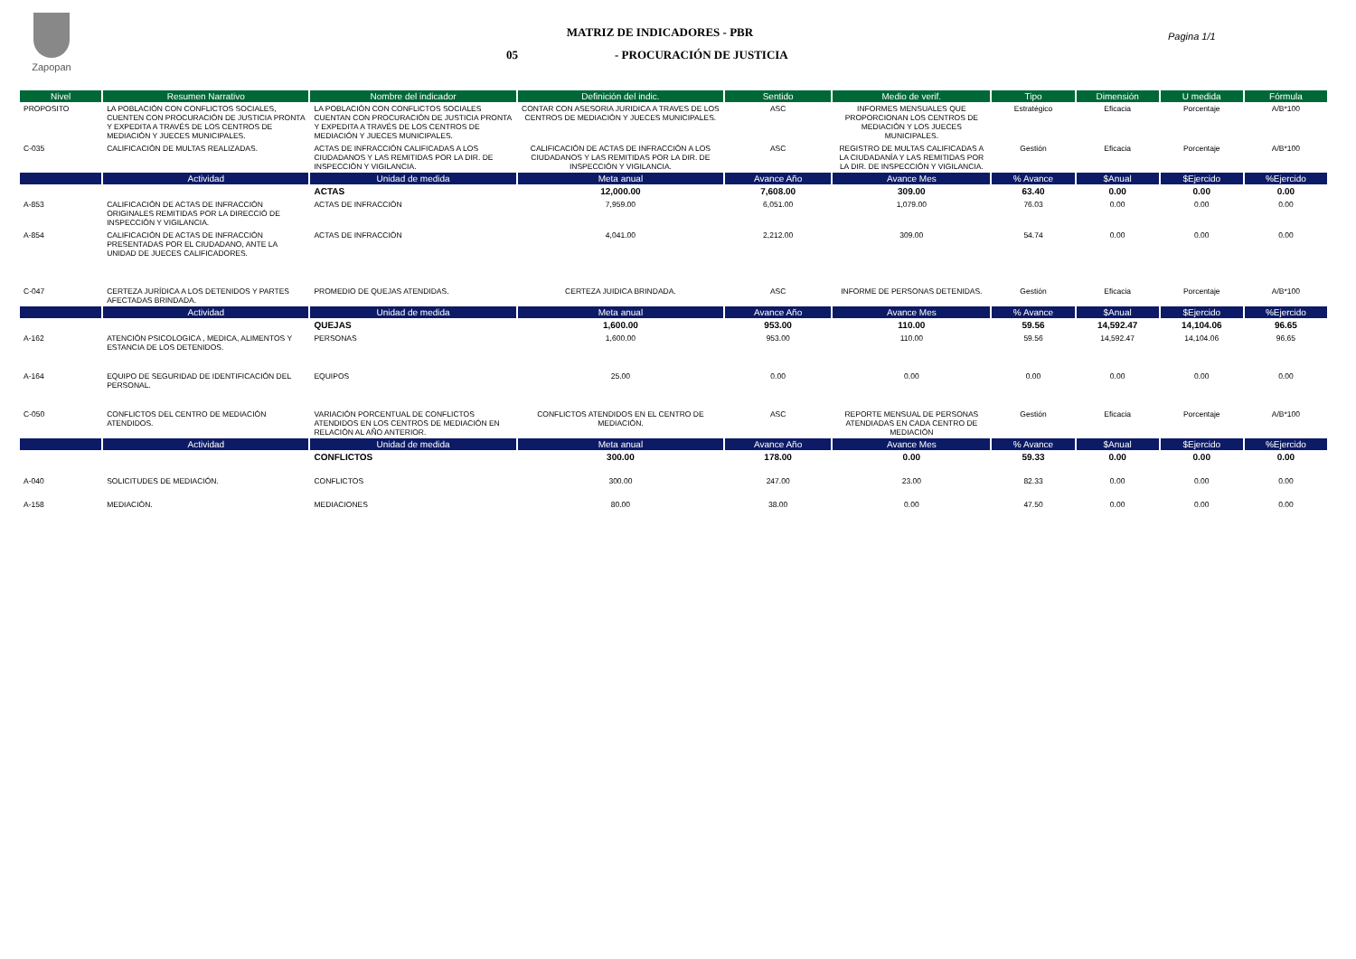Zapopan
MATRIZ DE INDICADORES - PBR
05 - PROCURACIÓN DE JUSTICIA
Pagina 1/1
| Nivel | Resumen Narrativo | Nombre del indicador | Definición del indic. | Sentido | Medio de verif. | Tipo | Dimensión | U medida | Fórmula |
| --- | --- | --- | --- | --- | --- | --- | --- | --- | --- |
| PROPOSITO | LA POBLACIÓN CON CONFLICTOS SOCIALES, CUENTEN CON PROCURACIÓN DE JUSTICIA PRONTA Y EXPEDITA A TRAVÉS DE LOS CENTROS DE MEDIACIÓN Y JUECES MUNICIPALES. | LA POBLACIÓN CON CONFLICTOS SOCIALES CUENTAN CON PROCURACIÓN DE JUSTICIA PRONTA Y EXPEDITA A TRAVÉS DE LOS CENTROS DE MEDIACIÓN Y JUECES MUNICIPALES. | CONTAR CON ASESORIA JURIDICA A TRAVES DE LOS CENTROS DE MEDIACIÓN Y JUECES MUNICIPALES. | ASC | INFORMES MENSUALES QUE PROPORCIONAN LOS CENTROS DE MEDIACIÓN Y LOS JUECES MUNICIPALES. | Estratégico | Eficacia | Porcentaje | A/B*100 |
| C-035 | CALIFICACIÓN DE MULTAS REALIZADAS. | ACTAS DE INFRACCIÓN CALIFICADAS A LOS CIUDADANOS Y LAS REMITIDAS POR LA DIR. DE INSPECCIÓN Y VIGILANCIA. | CALIFICACIÓN DE ACTAS DE INFRACCIÓN A LOS CIUDADANOS Y LAS REMITIDAS POR LA DIR. DE INSPECCIÓN Y VIGILANCIA. | ASC | REGISTRO DE MULTAS CALIFICADAS A LA CIUDADANÍA Y LAS REMITIDAS POR LA DIR. DE INSPECCIÓN Y VIGILANCIA. | Gestión | Eficacia | Porcentaje | A/B*100 |
| | Actividad | Unidad de medida | Meta anual | Avance Año | Avance Mes | % Avance | $Anual | $Ejercido | %Ejercido |
| | | ACTAS | 12,000.00 | 7,608.00 | 309.00 | 63.40 | 0.00 | 0.00 | 0.00 |
| A-853 | CALIFICACIÓN DE ACTAS DE INFRACCIÓN ORIGINALES REMITIDAS POR LA DIRECCIÓ DE INSPECCIÓN Y VIGILANCIA. | ACTAS DE INFRACCIÓN | 7,959.00 | 6,051.00 | 1,079.00 | 76.03 | 0.00 | 0.00 | 0.00 |
| A-854 | CALIFICACIÓN DE ACTAS DE INFRACCIÓN PRESENTADAS POR EL CIUDADANO, ANTE LA UNIDAD DE JUECES CALIFICADORES. | ACTAS DE INFRACCIÓN | 4,041.00 | 2,212.00 | 309.00 | 54.74 | 0.00 | 0.00 | 0.00 |
| C-047 | CERTEZA JURÍDICA A LOS DETENIDOS Y PARTES AFECTADAS BRINDADA. | PROMEDIO DE QUEJAS ATENDIDAS. | CERTEZA JUIDICA BRINDADA. | ASC | INFORME DE PERSONAS DETENIDAS. | Gestión | Eficacia | Porcentaje | A/B*100 |
| | Actividad | Unidad de medida | Meta anual | Avance Año | Avance Mes | % Avance | $Anual | $Ejercido | %Ejercido |
| | | QUEJAS | 1,600.00 | 953.00 | 110.00 | 59.56 | 14,592.47 | 14,104.06 | 96.65 |
| A-162 | ATENCIÓN PSICOLOGICA , MEDICA, ALIMENTOS Y ESTANCIA DE LOS DETENIDOS. | PERSONAS | 1,600.00 | 953.00 | 110.00 | 59.56 | 14,592.47 | 14,104.06 | 96.65 |
| A-164 | EQUIPO DE SEGURIDAD DE IDENTIFICACIÓN DEL PERSONAL. | EQUIPOS | 25.00 | 0.00 | 0.00 | 0.00 | 0.00 | 0.00 | 0.00 |
| C-050 | CONFLICTOS DEL CENTRO DE MEDIACIÓN ATENDIDOS. | VARIACIÓN PORCENTUAL DE CONFLICTOS ATENDIDOS EN LOS CENTROS DE MEDIACIÓN EN RELACIÓN AL AÑO ANTERIOR. | CONFLICTOS ATENDIDOS EN EL CENTRO DE MEDIACIÓN. | ASC | REPORTE MENSUAL DE PERSONAS ATENDIADAS EN CADA CENTRO DE MEDIACIÓN | Gestión | Eficacia | Porcentaje | A/B*100 |
| | Actividad | Unidad de medida | Meta anual | Avance Año | Avance Mes | % Avance | $Anual | $Ejercido | %Ejercido |
| | | CONFLICTOS | 300.00 | 178.00 | 0.00 | 59.33 | 0.00 | 0.00 | 0.00 |
| A-040 | SOLICITUDES DE MEDIACIÓN. | CONFLICTOS | 300.00 | 247.00 | 23.00 | 82.33 | 0.00 | 0.00 | 0.00 |
| A-158 | MEDIACIÓN. | MEDIACIONES | 80.00 | 38.00 | 0.00 | 47.50 | 0.00 | 0.00 | 0.00 |